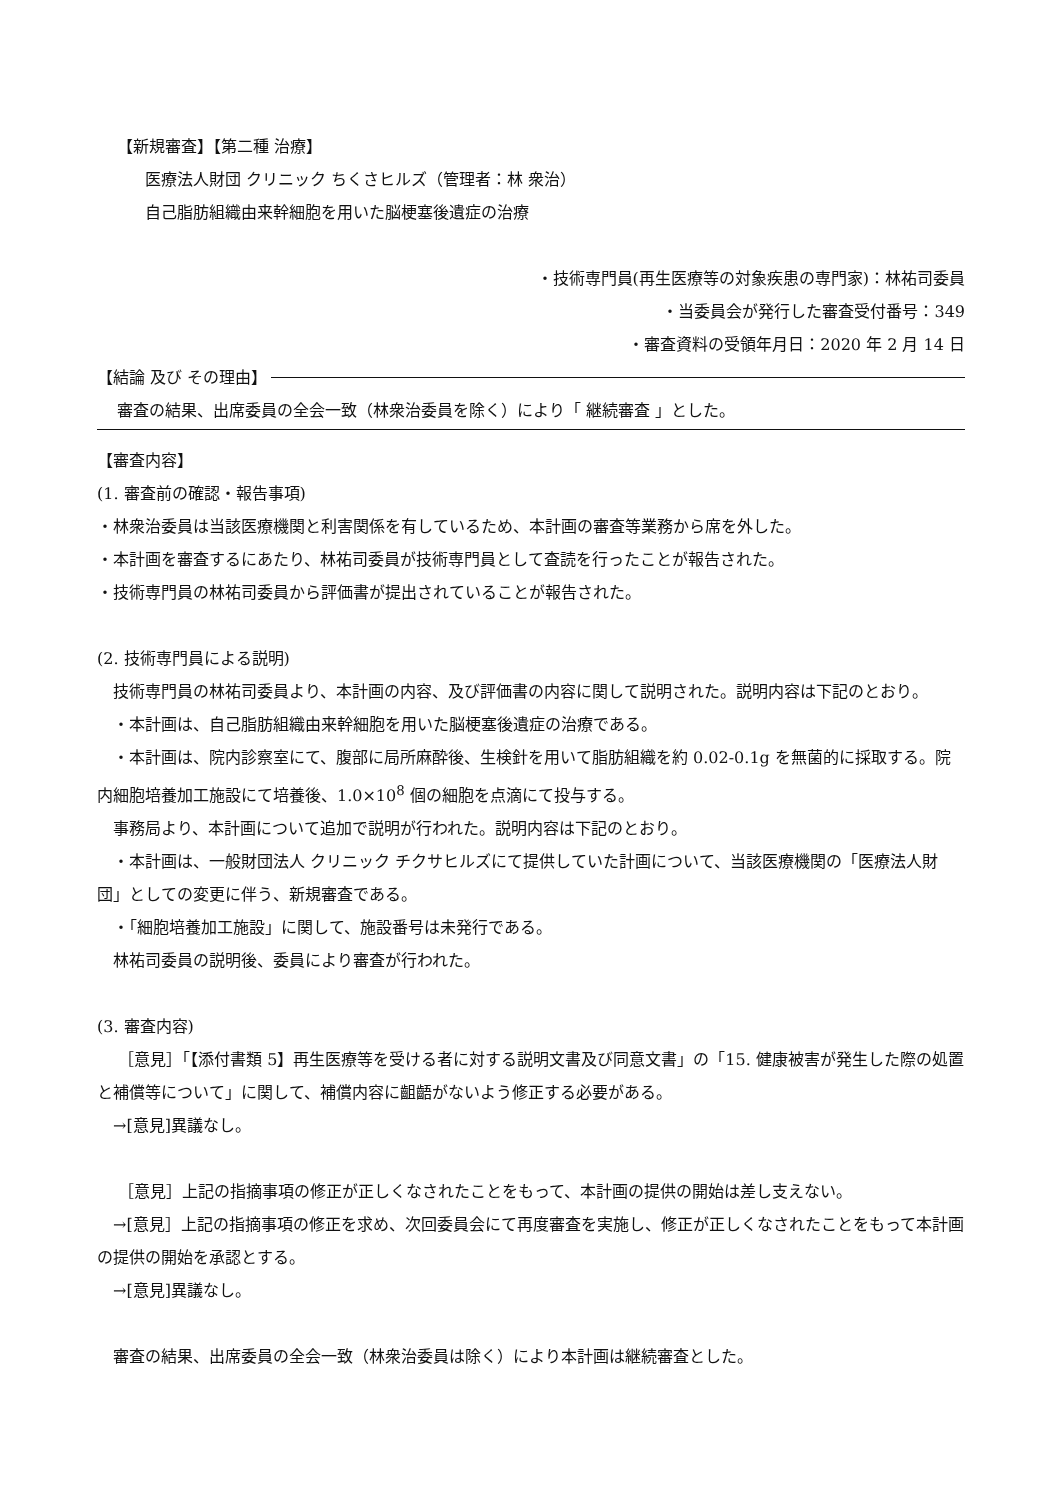【新規審査】【第二種 治療】
医療法人財団 クリニック ちくさヒルズ（管理者：林 衆治）
自己脂肪組織由来幹細胞を用いた脳梗塞後遺症の治療
・技術専門員(再生医療等の対象疾患の専門家)：林祐司委員
・当委員会が発行した審査受付番号：349
・審査資料の受領年月日：2020 年 2 月 14 日
【結論 及び その理由】
審査の結果、出席委員の全会一致（林衆治委員を除く）により「 継続審査 」とした。
【審査内容】
(1. 審査前の確認・報告事項)
・林衆治委員は当該医療機関と利害関係を有しているため、本計画の審査等業務から席を外した。
・本計画を審査するにあたり、林祐司委員が技術専門員として査読を行ったことが報告された。
・技術専門員の林祐司委員から評価書が提出されていることが報告された。
(2. 技術専門員による説明)
　技術専門員の林祐司委員より、本計画の内容、及び評価書の内容に関して説明された。説明内容は下記のとおり。
　・本計画は、自己脂肪組織由来幹細胞を用いた脳梗塞後遺症の治療である。
　・本計画は、院内診察室にて、腹部に局所麻酔後、生検針を用いて脂肪組織を約 0.02-0.1g を無菌的に採取する。院内細胞培養加工施設にて培養後、1.0×10<sup>8</sup> 個の細胞を点滴にて投与する。
　事務局より、本計画について追加で説明が行われた。説明内容は下記のとおり。
　・本計画は、一般財団法人 クリニック チクサヒルズにて提供していた計画について、当該医療機関の「医療法人財団」としての変更に伴う、新規審査である。
　・「細胞培養加工施設」に関して、施設番号は未発行である。
　林祐司委員の説明後、委員により審査が行われた。
(3. 審査内容)
　 ［意見］「【添付書類 5】再生医療等を受ける者に対する説明文書及び同意文書」の「15. 健康被害が発生した際の処置と補償等について」に関して、補償内容に齟齬がないよう修正する必要がある。
　→[意見]異議なし。
　 ［意見］上記の指摘事項の修正が正しくなされたことをもって、本計画の提供の開始は差し支えない。
　→[意見］上記の指摘事項の修正を求め、次回委員会にて再度審査を実施し、修正が正しくなされたことをもって本計画の提供の開始を承認とする。
　→[意見]異議なし。
　審査の結果、出席委員の全会一致（林衆治委員は除く）により本計画は継続審査とした。